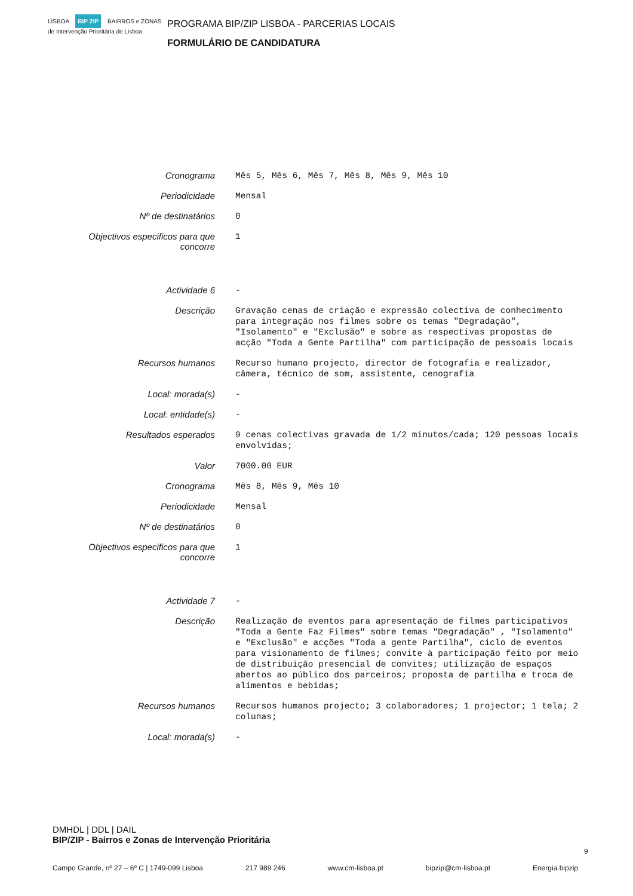LISBOA BIP ZIP BAIRROS e ZONAS de Intervenção Prioritária de Lisboa
PROGRAMA BIP/ZIP LISBOA - PARCERIAS LOCAIS
FORMULÁRIO DE CANDIDATURA
| Cronograma | Mês 5, Mês 6, Mês 7, Mês 8, Mês 9, Mês 10 |
| Periodicidade | Mensal |
| Nº de destinatários | 0 |
| Objectivos especificos para que concorre | 1 |
| Actividade 6 | - |
| Descrição | Gravação cenas de criação e expressão colectiva de conhecimento para integração nos filmes sobre os temas "Degradação", "Isolamento" e "Exclusão" e sobre as respectivas propostas de acção "Toda a Gente Partilha" com participação de pessoais locais |
| Recursos humanos | Recurso humano projecto, director de fotografia e realizador, câmera, técnico de som, assistente, cenografia |
| Local: morada(s) | - |
| Local: entidade(s) | - |
| Resultados esperados | 9 cenas colectivas gravada de 1/2 minutos/cada; 120 pessoas locais envolvidas; |
| Valor | 7000.00 EUR |
| Cronograma | Mês 8, Mês 9, Mês 10 |
| Periodicidade | Mensal |
| Nº de destinatários | 0 |
| Objectivos especificos para que concorre | 1 |
| Actividade 7 | - |
| Descrição | Realização de eventos para apresentação de filmes participativos "Toda a Gente Faz Filmes" sobre temas "Degradação" , "Isolamento" e "Exclusão" e acções "Toda a gente Partilha", ciclo de eventos para visionamento de filmes; convite à participação feito por meio de distribuição presencial de convites; utilização de espaços abertos ao público dos parceiros; proposta de partilha e troca de alimentos e bebidas; |
| Recursos humanos | Recursos humanos projecto; 3 colaboradores; 1 projector; 1 tela; 2 colunas; |
| Local: morada(s) | - |
DMHDL | DDL | DAIL
BIP/ZIP - Bairros e Zonas de Intervenção Prioritária
9
Campo Grande, nº 27 – 6º C | 1749-099 Lisboa 217 989 246 www.cm-lisboa.pt bipzip@cm-lisboa.pt Energia.bipzip